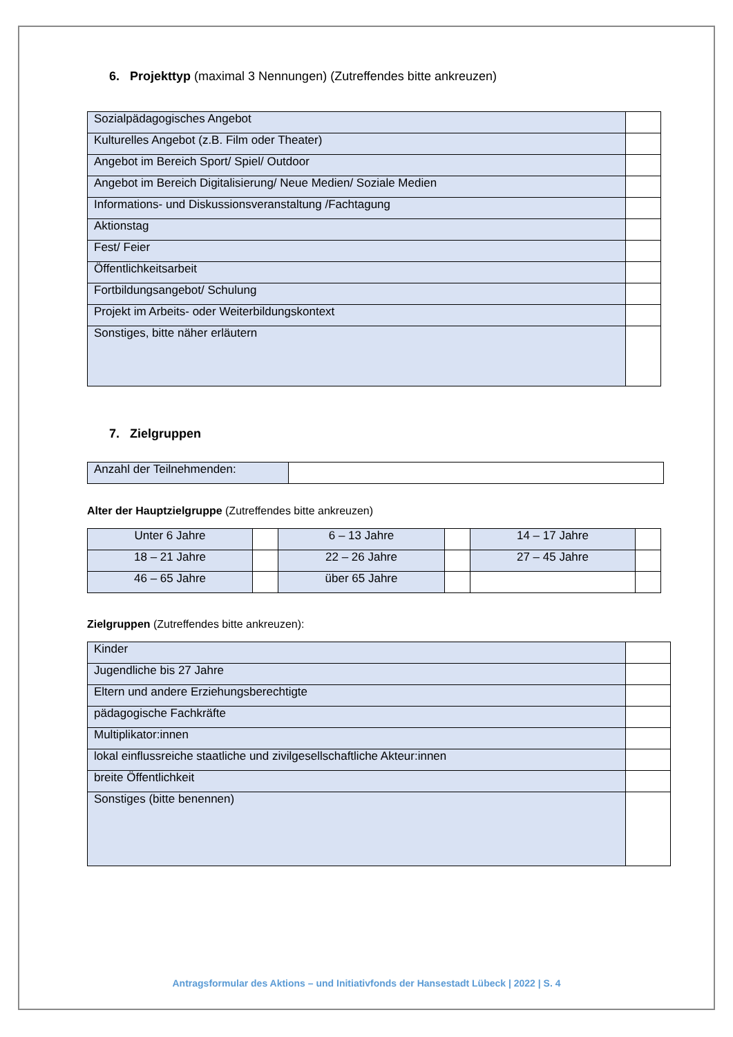6. Projekttyp (maximal 3 Nennungen) (Zutreffendes bitte ankreuzen)
| Sozialpädagogisches Angebot | |
| Kulturelles Angebot (z.B. Film oder Theater) | |
| Angebot im Bereich Sport/ Spiel/ Outdoor | |
| Angebot im Bereich Digitalisierung/ Neue Medien/ Soziale Medien | |
| Informations- und Diskussionsveranstaltung /Fachtagung | |
| Aktionstag | |
| Fest/ Feier | |
| Öffentlichkeitsarbeit | |
| Fortbildungsangebot/ Schulung | |
| Projekt im Arbeits- oder Weiterbildungskontext | |
| Sonstiges, bitte näher erläutern | |
7. Zielgruppen
| Anzahl der Teilnehmenden: | |
Alter der Hauptzielgruppe (Zutreffendes bitte ankreuzen)
| Unter 6 Jahre | | 6 – 13 Jahre | | 14 – 17 Jahre | |
| 18 – 21 Jahre | | 22 – 26 Jahre | | 27 – 45 Jahre | |
| 46 – 65 Jahre | | über 65 Jahre | | | |
Zielgruppen (Zutreffendes bitte ankreuzen):
| Kinder | |
| Jugendliche bis 27 Jahre | |
| Eltern und andere Erziehungsberechtigte | |
| pädagogische Fachkräfte | |
| Multiplikator:innen | |
| lokal einflussreiche staatliche und zivilgesellschaftliche Akteur:innen | |
| breite Öffentlichkeit | |
| Sonstiges (bitte benennen) | |
Antragsformular des Aktions – und Initiativfonds der Hansestadt Lübeck | 2022 | S. 4